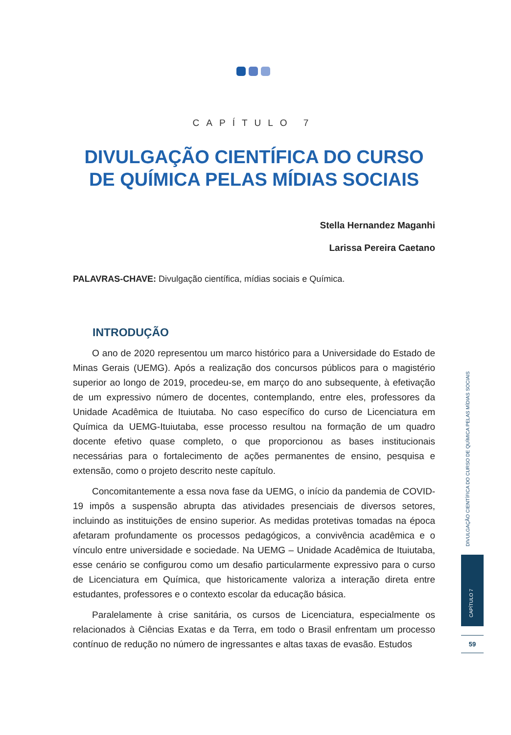CAPÍTULO 7
DIVULGAÇÃO CIENTÍFICA DO CURSO DE QUÍMICA PELAS MÍDIAS SOCIAIS
Stella Hernandez Maganhi
Larissa Pereira Caetano
PALAVRAS-CHAVE: Divulgação científica, mídias sociais e Química.
INTRODUÇÃO
O ano de 2020 representou um marco histórico para a Universidade do Estado de Minas Gerais (UEMG). Após a realização dos concursos públicos para o magistério superior ao longo de 2019, procedeu-se, em março do ano subsequente, à efetivação de um expressivo número de docentes, contemplando, entre eles, professores da Unidade Acadêmica de Ituiutaba. No caso específico do curso de Licenciatura em Química da UEMG-Ituiutaba, esse processo resultou na formação de um quadro docente efetivo quase completo, o que proporcionou as bases institucionais necessárias para o fortalecimento de ações permanentes de ensino, pesquisa e extensão, como o projeto descrito neste capítulo.
Concomitantemente a essa nova fase da UEMG, o início da pandemia de COVID-19 impôs a suspensão abrupta das atividades presenciais de diversos setores, incluindo as instituições de ensino superior. As medidas protetivas tomadas na época afetaram profundamente os processos pedagógicos, a convivência acadêmica e o vínculo entre universidade e sociedade. Na UEMG – Unidade Acadêmica de Ituiutaba, esse cenário se configurou como um desafio particularmente expressivo para o curso de Licenciatura em Química, que historicamente valoriza a interação direta entre estudantes, professores e o contexto escolar da educação básica.
Paralelamente à crise sanitária, os cursos de Licenciatura, especialmente os relacionados à Ciências Exatas e da Terra, em todo o Brasil enfrentam um processo contínuo de redução no número de ingressantes e altas taxas de evasão. Estudos
DIVULGAÇÃO CIENTÍFICA DO CURSO DE QUÍMICA PELAS MÍDIAS SOCIAIS
CAPÍTULO 7
59